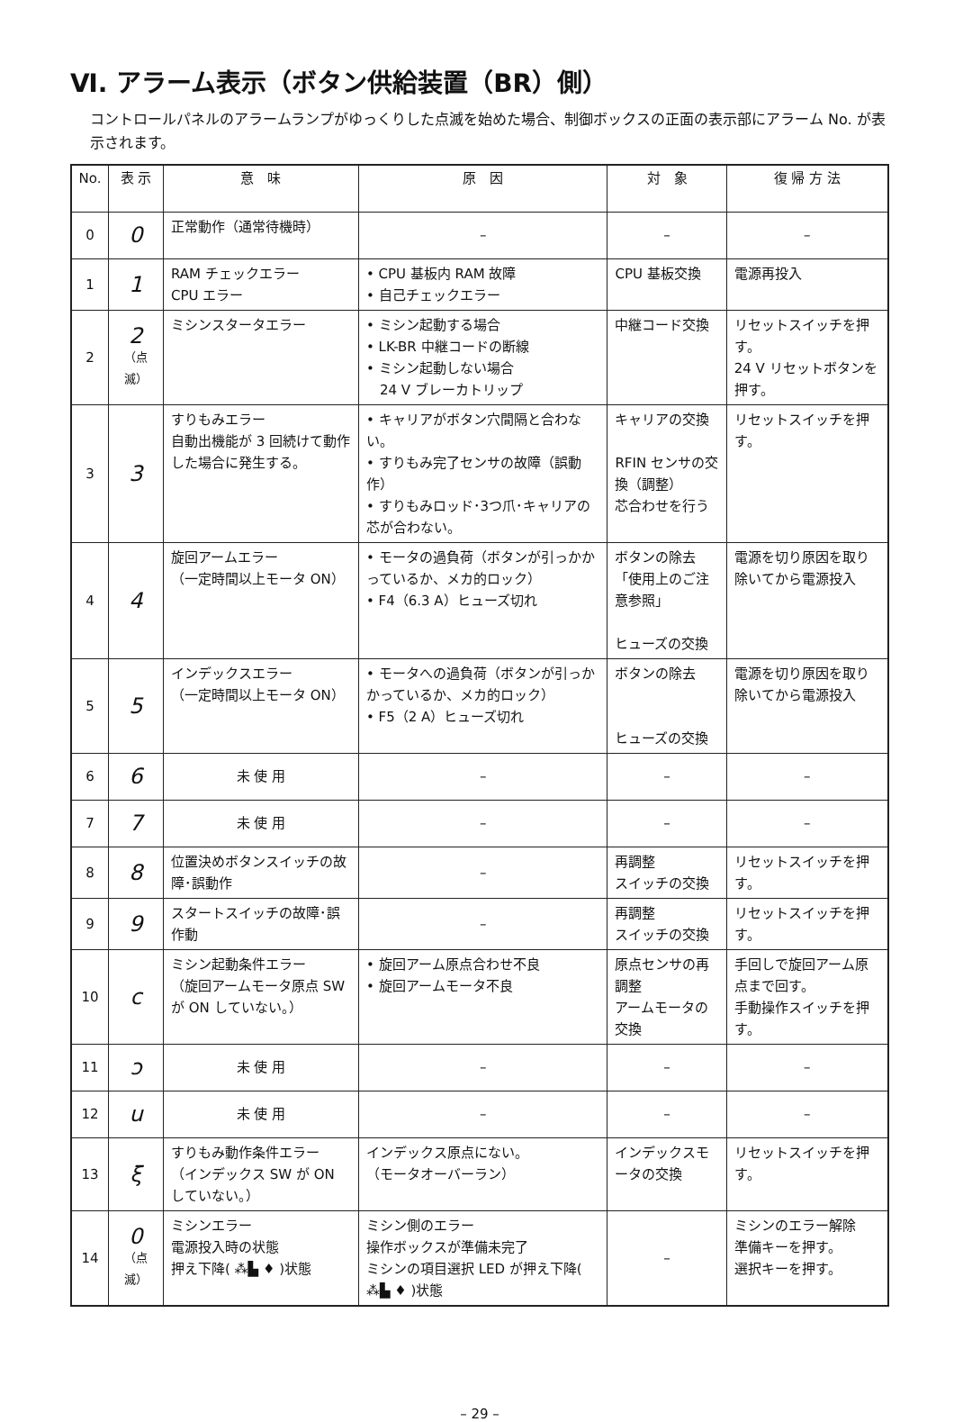Ⅵ. アラーム表示（ボタン供給装置（BR）側）
コントロールパネルのアラームランプがゆっくりした点滅を始めた場合、制御ボックスの正面の表示部にアラーム No. が表示されます。
| No. | 表 示 | 意 味 | 原 因 | 対 象 | 復 帰 方 法 |
| --- | --- | --- | --- | --- | --- |
| 0 | 0 | 正常動作（通常待機時） | – | – | – |
| 1 | 1 | RAM チェックエラー CPU エラー | • CPU 基板内 RAM 故障 • 自己チェックエラー | CPU 基板交換 | 電源再投入 |
| 2 | 2 （点滅） | ミシンスタータエラー | • ミシン起動する場合 • LK-BR 中継コードの断線 • ミシン起動しない場合 24 V ブレーカトリップ | 中継コード交換 | リセットスイッチを押す。 24 V リセットボタンを押す。 |
| 3 | 3 | すりもみエラー 自動出機能が 3 回続けて動作した場合に発生する。 | • キャリアがボタン穴間隔と合わない。 • すりもみ完了センサの故障（誤動作） • すりもみロッド･3つ爪･キャリアの芯が合わない。 | キャリアの交換 RFIN センサの交換（調整） 芯合わせを行う | リセットスイッチを押す。 |
| 4 | 4 | 旋回アームエラー （一定時間以上モータ ON） | • モータの過負荷（ボタンが引っかかっているか、メカ的ロック） • F4（6.3 A）ヒューズ切れ | ボタンの除去 「使用上のご注意参照」 ヒューズの交換 | 電源を切り原因を取り除いてから電源投入 |
| 5 | 5 | インデックスエラー （一定時間以上モータ ON） | • モータへの過負荷（ボタンが引っかかっているか、メカ的ロック） • F5（2 A）ヒューズ切れ | ボタンの除去 ヒューズの交換 | 電源を切り原因を取り除いてから電源投入 |
| 6 | 6 | 未 使 用 | – | – | – |
| 7 | 7 | 未 使 用 | – | – | – |
| 8 | 8 | 位置決めボタンスイッチの故障･誤動作 | – | 再調整 スイッチの交換 | リセットスイッチを押す。 |
| 9 | 9 | スタートスイッチの故障･誤作動 | – | 再調整 スイッチの交換 | リセットスイッチを押す。 |
| 10 | c | ミシン起動条件エラー （旋回アームモータ原点 SW が ON していない。） | • 旋回アーム原点合わせ不良 • 旋回アームモータ不良 | 原点センサの再調整 アームモータの交換 | 手回しで旋回アーム原点まで回す。 手動操作スイッチを押す。 |
| 11 | ɔ | 未 使 用 | – | – | – |
| 12 | u | 未 使 用 | – | – | – |
| 13 | ξ | すりもみ動作条件エラー （インデックス SW が ON していない。） | インデックス原点にない。 （モータオーバーラン） | インデックスモータの交換 | リセットスイッチを押す。 |
| 14 | 0 （点滅） | ミシンエラー 電源投入時の状態 押え下降( ⁂▙ ♦ )状態 | ミシン側のエラー 操作ボックスが準備未完了 ミシンの項目選択 LED が押え下降( ⁂▙ ♦ )状態 | – | ミシンのエラー解除 準備キーを押す。 選択キーを押す。 |
– 29 –